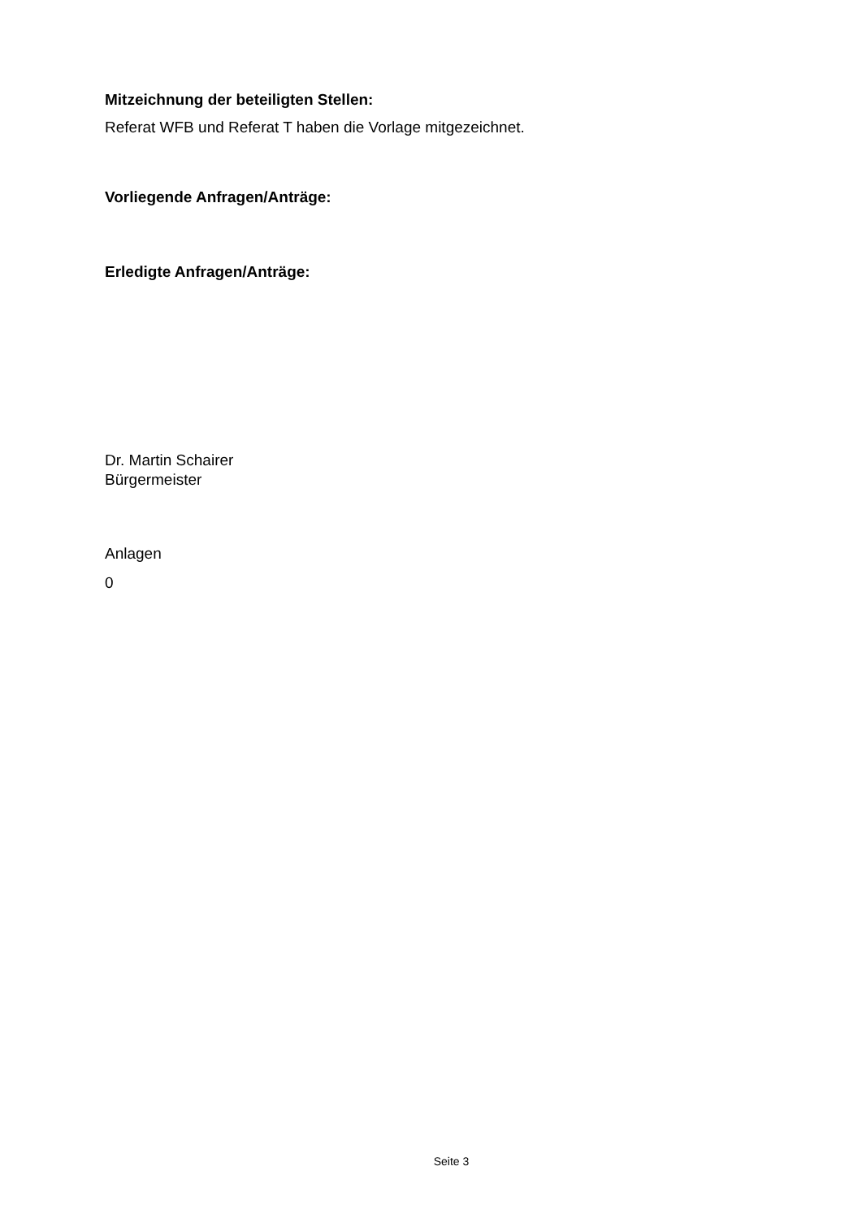Mitzeichnung der beteiligten Stellen:
Referat WFB und Referat T haben die Vorlage mitgezeichnet.
Vorliegende Anfragen/Anträge:
Erledigte Anfragen/Anträge:
Dr. Martin Schairer
Bürgermeister
Anlagen
0
Seite 3